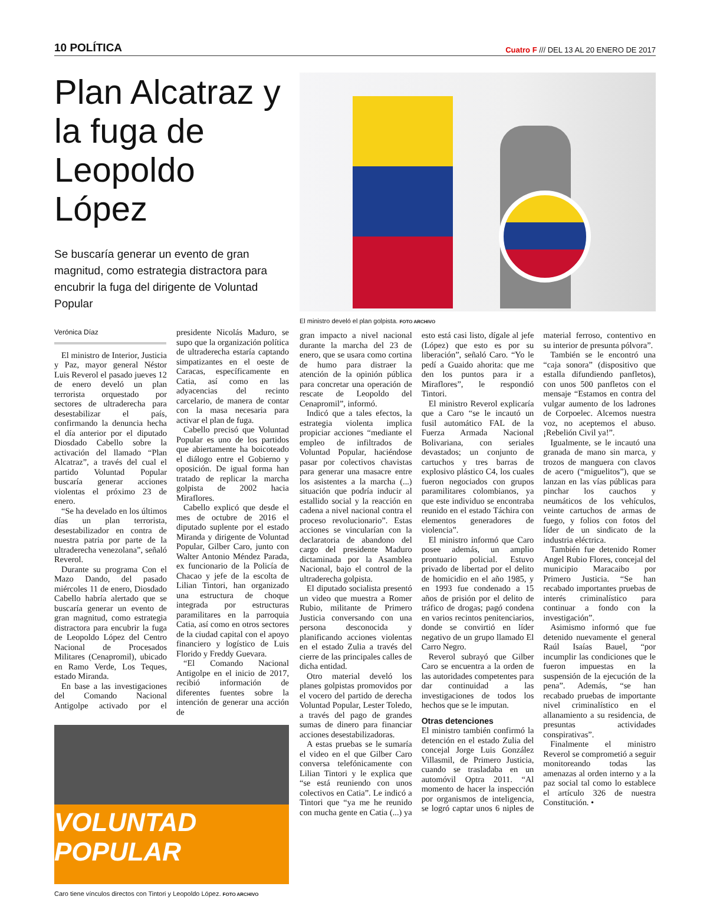10 POLÍTICA Cuatro F /// DEL 13 AL 20 ENERO DE 2017
Plan Alcatraz y la fuga de Leopoldo López
Se buscaría generar un evento de gran magnitud, como estrategia distractora para encubrir la fuga del dirigente de Voluntad Popular
Verónica Díaz
El ministro de Interior, Justicia y Paz, mayor general Néstor Luis Reverol el pasado jueves 12 de enero develó un plan terrorista orquestado por sectores de ultraderecha para desestabilizar el país, confirmando la denuncia hecha el día anterior por el diputado Diosdado Cabello sobre la activación del llamado “Plan Alcatraz”, a través del cual el partido Voluntad Popular buscaría generar acciones violentas el próximo 23 de enero.
“Se ha develado en los últimos días un plan terrorista, desestabilizador en contra de nuestra patria por parte de la ultraderecha venezolana”, señaló Reverol.
Durante su programa Con el Mazo Dando, del pasado miércoles 11 de enero, Diosdado Cabello habría alertado que se buscaría generar un evento de gran magnitud, como estrategia distractora para encubrir la fuga de Leopoldo López del Centro Nacional de Procesados Militares (Cenapromil), ubicado en Ramo Verde, Los Teques, estado Miranda.
En base a las investigaciones del Comando Nacional Antigolpe activado por el presidente Nicolás Maduro, se supo que la organización política de ultraderecha estaría captando simpatizantes en el oeste de Caracas, específicamente en Catia, así como en las adyacencias del recinto carcelario, de manera de contar con la masa necesaria para activar el plan de fuga.
Cabello precisó que Voluntad Popular es uno de los partidos que abiertamente ha boicoteado el diálogo entre el Gobierno y oposición. De igual forma han tratado de replicar la marcha golpista de 2002 hacia Miraflores.
Cabello explicó que desde el mes de octubre de 2016 el diputado suplente por el estado Miranda y dirigente de Voluntad Popular, Gilber Caro, junto con Walter Antonio Méndez Parada, ex funcionario de la Policía de Chacao y jefe de la escolta de Lilian Tintori, han organizado una estructura de choque integrada por estructuras paramilitares en la parroquia Catia, así como en otros sectores de la ciudad capital con el apoyo financiero y logístico de Luis Florido y Freddy Guevara.
“El Comando Nacional Antigolpe en el inicio de 2017, recibió información de diferentes fuentes sobre la intención de generar una acción de
VOLUNTAD POPULAR
Caro tiene vínculos directos con Tintori y Leopoldo López. FOTO ARCHIVO
El ministro develó el plan golpista. FOTO ARCHIVO
gran impacto a nivel nacional durante la marcha del 23 de enero, que se usara como cortina de humo para distraer la atención de la opinión pública para concretar una operación de rescate de Leopoldo del Cenapromil”, informó.
Indicó que a tales efectos, la estrategia violenta implica propiciar acciones “mediante el empleo de infiltrados de Voluntad Popular, haciéndose pasar por colectivos chavistas para generar una masacre entre los asistentes a la marcha (...) situación que podría inducir al estallido social y la reacción en cadena a nivel nacional contra el proceso revolucionario”. Estas acciones se vincularían con la declaratoria de abandono del cargo del presidente Maduro dictaminada por la Asamblea Nacional, bajo el control de la ultraderecha golpista.
El diputado socialista presentó un video que muestra a Romer Rubio, militante de Primero Justicia conversando con una persona desconocida y planificando acciones violentas en el estado Zulia a través del cierre de las principales calles de dicha entidad.
Otro material develó los planes golpistas promovidos por el vocero del partido de derecha Voluntad Popular, Lester Toledo, a través del pago de grandes sumas de dinero para financiar acciones desestabilizadoras.
A estas pruebas se le sumaría el video en el que Gilber Caro conversa telefónicamente con Lilian Tintori y le explica que “se está reuniendo con unos colectivos en Catia”. Le indicó a Tintori que “ya me he reunido con mucha gente en Catia (...) ya esto está casi listo, dígale al jefe (López) que esto es por su liberación”, señaló Caro. “Yo le pedí a Guaido ahorita: que me den los puntos para ir a Miraflores”, le respondió Tintori.
El ministro Reverol explicaría que a Caro “se le incautó un fusil automático FAL de la Fuerza Armada Nacional Bolivariana, con seriales devastados; un conjunto de cartuchos y tres barras de explosivo plástico C4, los cuales fueron negociados con grupos paramilitares colombianos, ya que este individuo se encontraba reunido en el estado Táchira con elementos generadores de violencia”.
El ministro informó que Caro posee además, un amplio prontuario policial. Estuvo privado de libertad por el delito de homicidio en el año 1985, y en 1993 fue condenado a 15 años de prisión por el delito de tráfico de drogas; pagó condena en varios recintos penitenciarios, donde se convirtió en líder negativo de un grupo llamado El Carro Negro.
Reverol subrayó que Gilber Caro se encuentra a la orden de las autoridades competentes para dar continuidad a las investigaciones de todos los hechos que se le imputan.
Otras detenciones
El ministro también confirmó la detención en el estado Zulia del concejal Jorge Luis González Villasmil, de Primero Justicia, cuando se trasladaba en un automóvil Optra 2011. “Al momento de hacer la inspección por organismos de inteligencia, se logró captar unos 6 niples de material ferroso, contentivo en su interior de presunta pólvora”.
También se le encontró una “caja sonora” (dispositivo que estalla difundiendo panfletos), con unos 500 panfletos con el mensaje “Estamos en contra del vulgar aumento de los ladrones de Corpoelec. Alcemos nuestra voz, no aceptemos el abuso. ¡Rebelión Civil ya!”.
Igualmente, se le incautó una granada de mano sin marca, y trozos de manguera con clavos de acero (“miguelitos”), que se lanzan en las vías públicas para pinchar los cauchos y neumáticos de los vehículos, veinte cartuchos de armas de fuego, y folios con fotos del líder de un sindicato de la industria eléctrica.
También fue detenido Romer Angel Rubio Flores, concejal del municipio Maracaibo por Primero Justicia. “Se han recabado importantes pruebas de interés criminalístico para continuar a fondo con la investigación”.
Asimismo informó que fue detenido nuevamente el general Raúl Isaías Bauel, “por incumplir las condiciones que le fueron impuestas en la suspensión de la ejecución de la pena”. Además, “se han recabado pruebas de importante nivel criminalístico en el allanamiento a su residencia, de presuntas actividades conspirativas”.
Finalmente el ministro Reverol se comprometió a seguir monitoreando todas las amenazas al orden interno y a la paz social tal como lo establece el artículo 326 de nuestra Constitución. •